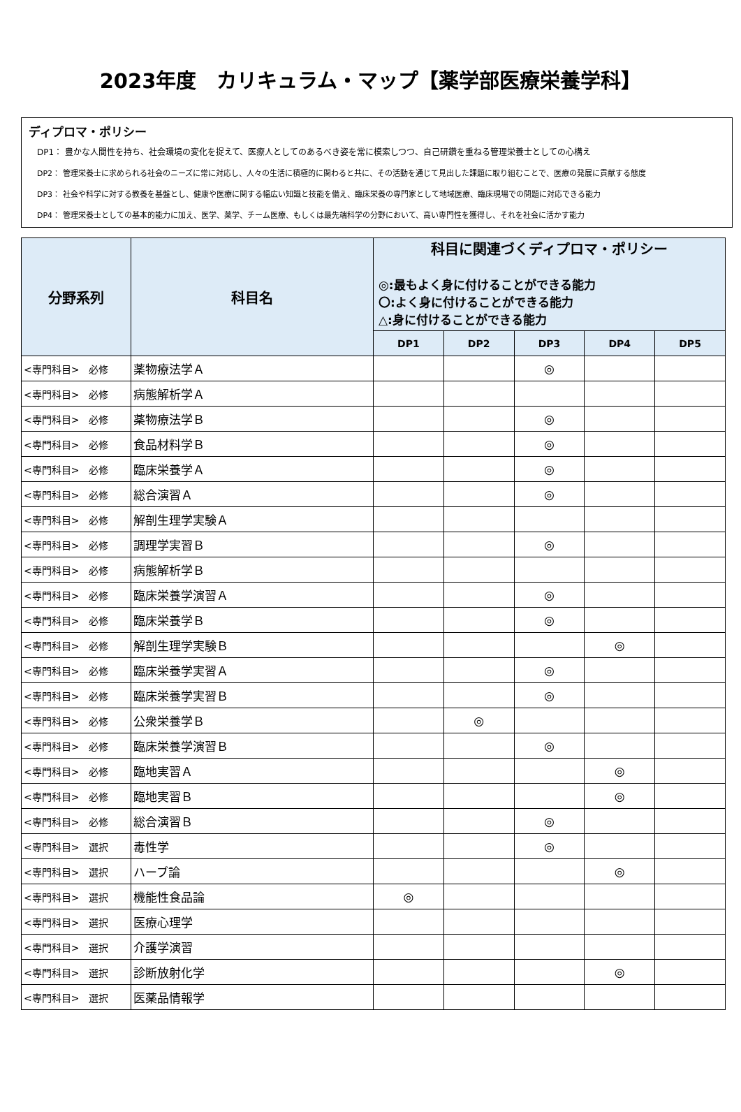2023年度　カリキュラム・マップ【薬学部医療栄養学科】
ディプロマ・ポリシー
DP1： 豊かな人間性を持ち、社会環境の変化を捉えて、医療人としてのあるべき姿を常に模索しつつ、自己研鑽を重ねる管理栄養士としての心構え
DP2： 管理栄養士に求められる社会のニーズに常に対応し、人々の生活に積極的に関わると共に、その活動を通じて見出した課題に取り組むことで、医療の発展に貢献する態度
DP3： 社会や科学に対する教養を基盤とし、健康や医療に関する幅広い知識と技能を備え、臨床栄養の専門家として地域医療、臨床現場での問題に対応できる能力
DP4： 管理栄養士としての基本的能力に加え、医学、薬学、チーム医療、もしくは最先端科学の分野において、高い専門性を獲得し、それを社会に活かす能力
| 分野系列 | 科目名 | 科目に関連づくディプロマ・ポリシー ◎:最もよく身に付けることができる能力 〇:よく身に付けることができる能力 △:身に付けることができる能力 | | | | |
| --- | --- | --- | --- | --- | --- | --- |
| | | DP1 | DP2 | DP3 | DP4 | DP5 |
| <専門科目> 必修 | 薬物療法学Ａ | | | ◎ | | |
| <専門科目> 必修 | 病態解析学Ａ | | | | | |
| <専門科目> 必修 | 薬物療法学Ｂ | | | ◎ | | |
| <専門科目> 必修 | 食品材料学Ｂ | | | ◎ | | |
| <専門科目> 必修 | 臨床栄養学Ａ | | | ◎ | | |
| <専門科目> 必修 | 総合演習Ａ | | | ◎ | | |
| <専門科目> 必修 | 解剖生理学実験Ａ | | | | | |
| <専門科目> 必修 | 調理学実習Ｂ | | | ◎ | | |
| <専門科目> 必修 | 病態解析学Ｂ | | | | | |
| <専門科目> 必修 | 臨床栄養学演習Ａ | | | ◎ | | |
| <専門科目> 必修 | 臨床栄養学Ｂ | | | ◎ | | |
| <専門科目> 必修 | 解剖生理学実験Ｂ | | | | ◎ | |
| <専門科目> 必修 | 臨床栄養学実習Ａ | | | ◎ | | |
| <専門科目> 必修 | 臨床栄養学実習Ｂ | | | ◎ | | |
| <専門科目> 必修 | 公衆栄養学Ｂ | | ◎ | | | |
| <専門科目> 必修 | 臨床栄養学演習Ｂ | | | ◎ | | |
| <専門科目> 必修 | 臨地実習Ａ | | | | ◎ | |
| <専門科目> 必修 | 臨地実習Ｂ | | | | ◎ | |
| <専門科目> 必修 | 総合演習Ｂ | | | ◎ | | |
| <専門科目> 選択 | 毒性学 | | | ◎ | | |
| <専門科目> 選択 | ハーブ論 | | | | ◎ | |
| <専門科目> 選択 | 機能性食品論 | ◎ | | | | |
| <専門科目> 選択 | 医療心理学 | | | | | |
| <専門科目> 選択 | 介護学演習 | | | | | |
| <専門科目> 選択 | 診断放射化学 | | | | ◎ | |
| <専門科目> 選択 | 医薬品情報学 | | | | | |